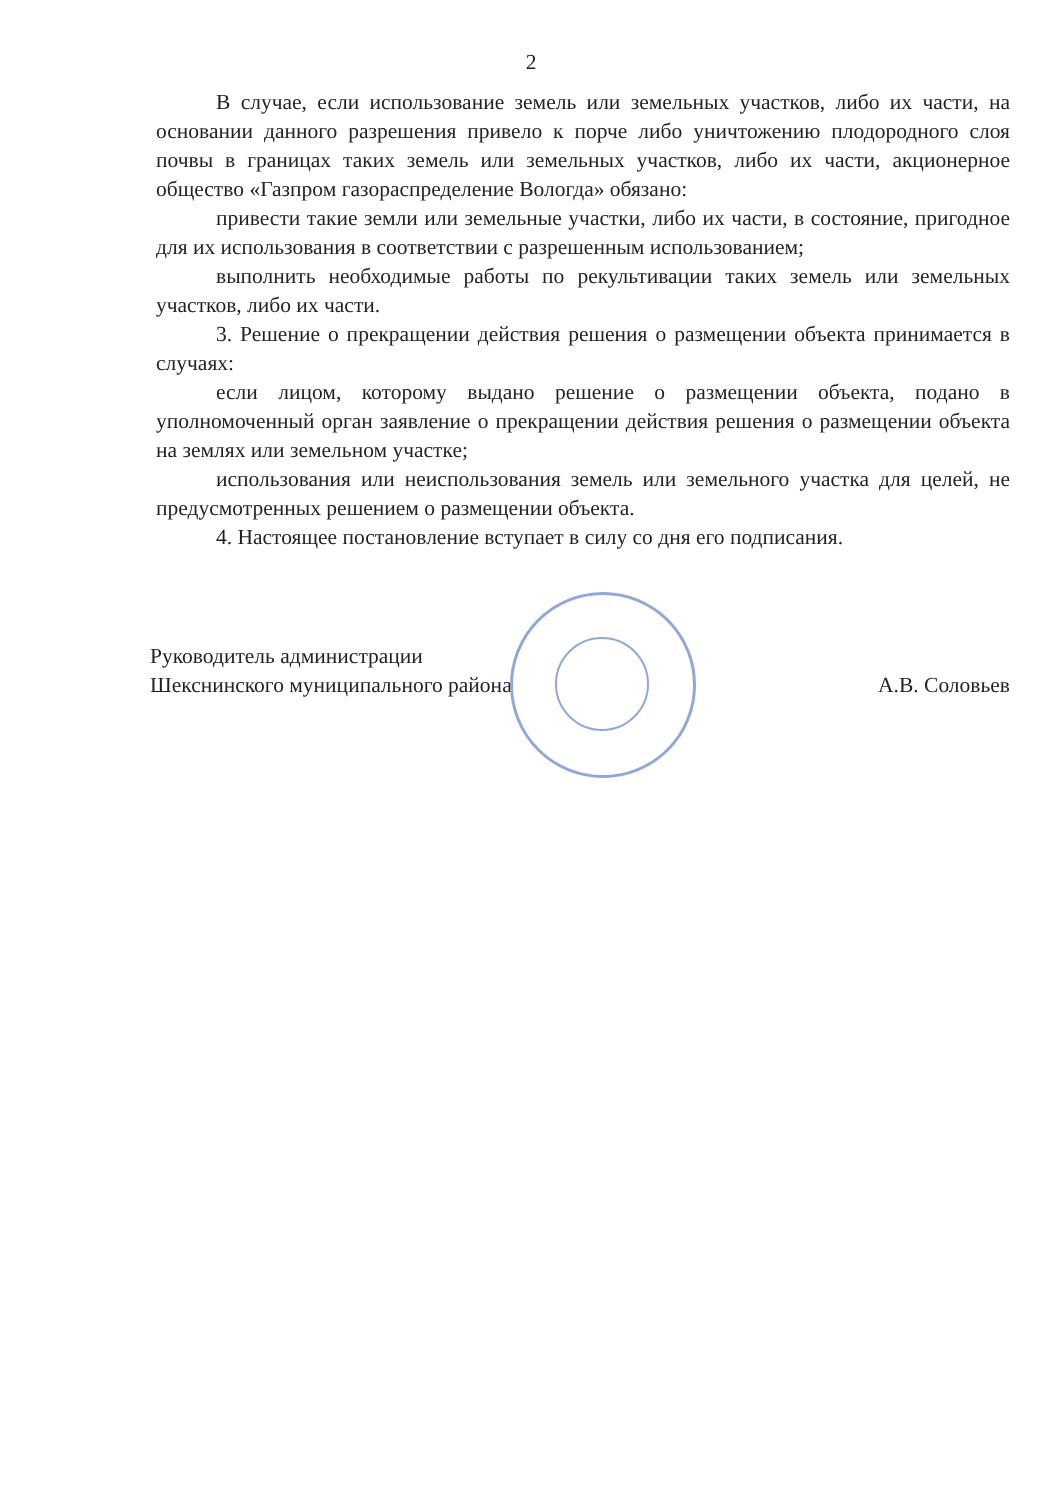2
В случае, если использование земель или земельных участков, либо их части, на основании данного разрешения привело к порче либо уничтожению плодородного слоя почвы в границах таких земель или земельных участков, либо их части, акционерное общество «Газпром газораспределение Вологда» обязано:
привести такие земли или земельные участки, либо их части, в состояние, пригодное для их использования в соответствии с разрешенным использованием;
выполнить необходимые работы по рекультивации таких земель или земельных участков, либо их части.
3. Решение о прекращении действия решения о размещении объекта принимается в случаях:
если лицом, которому выдано решение о размещении объекта, подано в уполномоченный орган заявление о прекращении действия решения о размещении объекта на землях или земельном участке;
использования или неиспользования земель или земельного участка для целей, не предусмотренных решением о размещении объекта.
4. Настоящее постановление вступает в силу со дня его подписания.
Руководитель администрации
Шекснинского муниципального района
А.В. Соловьев